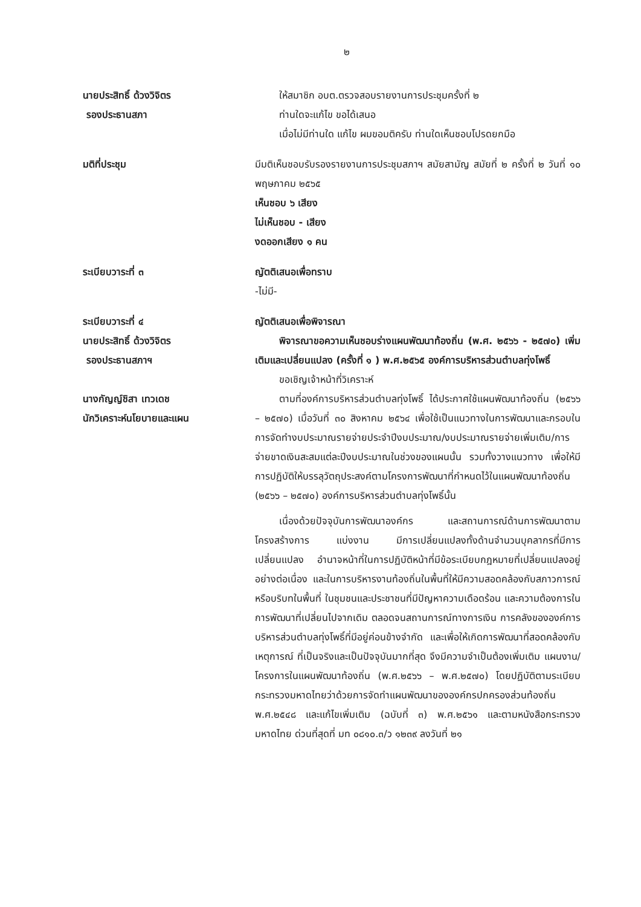๒
นายประสิทธิ์ ด้วงวิจิตร
รองประธานสภา
ให้สมาชิก อบต.ตรวจสอบรายงานการประชุมครั้งที่ ๒
ท่านใดจะแก้ไข ขอได้เสนอ
เมื่อไม่มีท่านใด แก้ไข ผมขอมติครับ ท่านใดเห็นชอบโปรดยกมือ
มติที่ประชุม มีมติเห็นชอบรับรองรายงานการประชุมสภาฯ สมัยสามัญ สมัยที่ ๒ ครั้งที่ ๒ วันที่ ๑๐ พฤษภาคม ๒๕๖๕
เห็นชอบ ๖ เสียง
ไม่เห็นชอบ - เสียง
งดออกเสียง ๑ คน
ระเบียบวาระที่ ๓ ญัตติเสนอเพื่อทราบ
-ไม่มี-
ระเบียบวาระที่ ๔
นายประสิทธิ์ ด้วงวิจิตร
รองประธานสภาฯ
ญัตติเสนอเพื่อพิจารณา
พิจารณาขอความเห็นชอบร่างแผนพัฒนาท้องถิ่น (พ.ศ. ๒๕๖๖ - ๒๕๗๐) เพิ่มเติมและเปลี่ยนแปลง (ครั้งที่ ๑ ) พ.ศ.๒๕๖๕ องค์การบริหารส่วนตำบลทุ่งโพธิ์
ขอเชิญเจ้าหน้าที่วิเคราะห์
นางกัญญ์ชิสา เทวเดช
นักวิเคราะห์นโยบายและแผน
ตามที่องค์การบริหารส่วนตำบลทุ่งโพธิ์ ได้ประกาศใช้แผนพัฒนาท้องถิ่น (๒๕๖๖ – ๒๕๗๐) เมื่อวันที่ ๓๐ สิงหาคม ๒๕๖๔ เพื่อใช้เป็นแนวทางในการพัฒนาและกรอบในการจัดทำงบประมาณรายจ่ายประจำปีงบประมาณ/งบประมาณรายจ่ายเพิ่มเติม/การจ่ายขาดเงินสะสมแต่ละปีงบประมาณในช่วงของแผนนั้น รวมทั้งวางแนวทาง เพื่อให้มีการปฏิบัติให้บรรลุวัตถุประสงค์ตามโครงการพัฒนาที่กำหนดไว้ในแผนพัฒนาท้องถิ่น (๒๕๖๖ – ๒๕๗๐) องค์การบริหารส่วนตำบลทุ่งโพธิ์นั้น
เนื่องด้วยปัจจุบันการพัฒนาองค์กร และสถานการณ์ด้านการพัฒนาตามโครงสร้างการ แบ่งงาน มีการเปลี่ยนแปลงทั้งด้านจำนวนบุคลากรที่มีการเปลี่ยนแปลง อำนาจหน้าที่ในการปฏิบัติหน้าที่มีข้อระเบียบกฎหมายที่เปลี่ยนแปลงอยู่อย่างต่อเนื่อง และในการบริหารงานท้องถิ่นในพื้นที่ให้มีความสอดคล้องกับสภาวการณ์หรือบริบทในพื้นที่ ในชุมชนและประชาชนที่มีปัญหาความเดือดร้อน และความต้องการในการพัฒนาที่เปลี่ยนไปจากเดิม ตลอดจนสถานการณ์ทางการเงิน การคลังขององค์การบริหารส่วนตำบลทุ่งโพธิ์ที่มีอยู่ค่อนข้างจำกัด และเพื่อให้เกิดการพัฒนาที่สอดคล้องกับเหตุการณ์ ที่เป็นจริงและเป็นปัจจุบันมากที่สุด จึงมีความจำเป็นต้องเพิ่มเติม แผนงาน/โครงการในแผนพัฒนาท้องถิ่น (พ.ศ.๒๕๖๖ – พ.ศ.๒๕๗๐) โดยปฏิบัติตามระเบียบกระทรวงมหาดไทยว่าด้วยการจัดทำแผนพัฒนาขององค์กรปกครองส่วนท้องถิ่น พ.ศ.๒๕๔๘ และแก้ไขเพิ่มเติม (ฉบับที่ ๓) พ.ศ.๒๕๖๑ และตามหนังสือกระทรวงมหาดไทย ด่วนที่สุดที่ มท ๐๘๑๐.๓/ว ๑๒๓๙ ลงวันที่ ๒๑